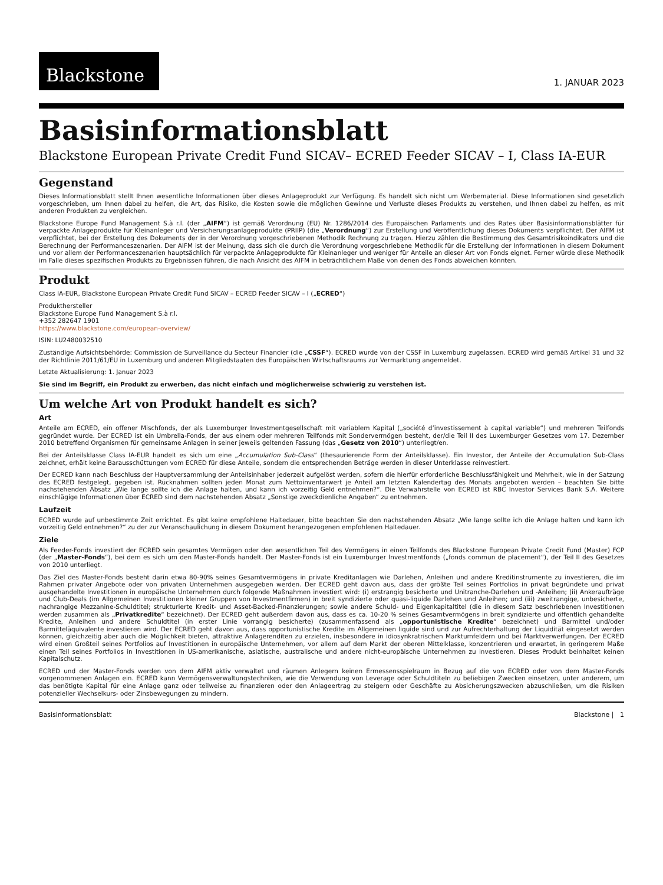Blackstone
1. JANUAR 2023
Basisinformationsblatt
Blackstone European Private Credit Fund SICAV– ECRED Feeder SICAV – I, Class IA-EUR
Gegenstand
Dieses Informationsblatt stellt Ihnen wesentliche Informationen über dieses Anlageprodukt zur Verfügung. Es handelt sich nicht um Werbematerial. Diese Informationen sind gesetzlich vorgeschrieben, um Ihnen dabei zu helfen, die Art, das Risiko, die Kosten sowie die möglichen Gewinne und Verluste dieses Produkts zu verstehen, und Ihnen dabei zu helfen, es mit anderen Produkten zu vergleichen.
Blackstone Europe Fund Management S.à r.l. (der „AIFM“) ist gemäß Verordnung (EU) Nr. 1286/2014 des Europäischen Parlaments und des Rates über Basisinformationsblätter für verpackte Anlageprodukte für Kleinanleger und Versicherungsanlageprodukte (PRIIP) (die „Verordnung“) zur Erstellung und Veröffentlichung dieses Dokuments verpflichtet. Der AIFM ist verpflichtet, bei der Erstellung des Dokuments der in der Verordnung vorgeschriebenen Methodik Rechnung zu tragen. Hierzu zählen die Bestimmung des Gesamtrisikoindikators und die Berechnung der Performanceszenarien. Der AIFM ist der Meinung, dass sich die durch die Verordnung vorgeschriebene Methodik für die Erstellung der Informationen in diesem Dokument und vor allem der Performanceszenarien hauptsächlich für verpackte Anlageprodukte für Kleinanleger und weniger für Anteile an dieser Art von Fonds eignet. Ferner würde diese Methodik im Falle dieses spezifischen Produkts zu Ergebnissen führen, die nach Ansicht des AIFM in beträchtlichem Maße von denen des Fonds abweichen könnten.
Produkt
Class IA-EUR, Blackstone European Private Credit Fund SICAV – ECRED Feeder SICAV – I („ECRED“)
Produkthersteller
Blackstone Europe Fund Management S.à r.l.
+352 282647 1901
https://www.blackstone.com/european-overview/
ISIN: LU2480032510
Zuständige Aufsichtsbehörde: Commission de Surveillance du Secteur Financier (die „CSSF“). ECRED wurde von der CSSF in Luxemburg zugelassen. ECRED wird gemäß Artikel 31 und 32 der Richtlinie 2011/61/EU in Luxemburg und anderen Mitgliedstaaten des Europäischen Wirtschaftsraums zur Vermarktung angemeldet.
Letzte Aktualisierung: 1. Januar 2023
Sie sind im Begriff, ein Produkt zu erwerben, das nicht einfach und möglicherweise schwierig zu verstehen ist.
Um welche Art von Produkt handelt es sich?
Art
Anteile am ECRED, ein offener Mischfonds, der als Luxemburger Investmentgesellschaft mit variablem Kapital („société d’investissement à capital variable“) und mehreren Teilfonds gegründet wurde. Der ECRED ist ein Umbrella-Fonds, der aus einem oder mehreren Teilfonds mit Sondervermögen besteht, der/die Teil II des Luxemburger Gesetzes vom 17. Dezember 2010 betreffend Organismen für gemeinsame Anlagen in seiner jeweils geltenden Fassung (das „Gesetz von 2010“) unterliegt/en.
Bei der Anteilsklasse Class IA-EUR handelt es sich um eine „Accumulation Sub-Class“ (thesaurierende Form der Anteilsklasse). Ein Investor, der Anteile der Accumulation Sub-Class zeichnet, erhält keine Barausschüttungen vom ECRED für diese Anteile, sondern die entsprechenden Beträge werden in dieser Unterklasse reinvestiert.
Der ECRED kann nach Beschluss der Hauptversammlung der Anteilsinhaber jederzeit aufgelöst werden, sofern die hierfür erforderliche Beschlussfähigkeit und Mehrheit, wie in der Satzung des ECRED festgelegt, gegeben ist. Rücknahmen sollten jeden Monat zum Nettoinventarwert je Anteil am letzten Kalendertag des Monats angeboten werden – beachten Sie bitte nachstehenden Absatz „Wie lange sollte ich die Anlage halten, und kann ich vorzeitig Geld entnehmen?“. Die Verwahrstelle von ECRED ist RBC Investor Services Bank S.A. Weitere einschlägige Informationen über ECRED sind dem nachstehenden Absatz „Sonstige zweckdienliche Angaben“ zu entnehmen.
Laufzeit
ECRED wurde auf unbestimmte Zeit errichtet. Es gibt keine empfohlene Haltedauer, bitte beachten Sie den nachstehenden Absatz „Wie lange sollte ich die Anlage halten und kann ich vorzeitig Geld entnehmen?“ zu der zur Veranschaulichung in diesem Dokument herangezogenen empfohlenen Haltedauer.
Ziele
Als Feeder-Fonds investiert der ECRED sein gesamtes Vermögen oder den wesentlichen Teil des Vermögens in einen Teilfonds des Blackstone European Private Credit Fund (Master) FCP (der „Master-Fonds“), bei dem es sich um den Master-Fonds handelt. Der Master-Fonds ist ein Luxemburger Investmentfonds („fonds commun de placement“), der Teil II des Gesetzes von 2010 unterliegt.
Das Ziel des Master-Fonds besteht darin etwa 80-90% seines Gesamtvermögens in private Kreditanlagen wie Darlehen, Anleihen und andere Kreditinstrumente zu investieren, die im Rahmen privater Angebote oder von privaten Unternehmen ausgegeben werden. Der ECRED geht davon aus, dass der größte Teil seines Portfolios in privat begründete und privat ausgehandelte Investitionen in europäische Unternehmen durch folgende Maßnahmen investiert wird: (i) erstrangig besicherte und Unitranche-Darlehen und -Anleihen; (ii) Ankeraufträge und Club-Deals (im Allgemeinen Investitionen kleiner Gruppen von Investmentfirmen) in breit syndizierte oder quasi-liquide Darlehen und Anleihen; und (iii) zweitrangige, unbesicherte, nachrangige Mezzanine-Schuldtitel; strukturierte Kredit- und Asset-Backed-Finanzierungen; sowie andere Schuld- und Eigenkapitaltitel (die in diesem Satz beschriebenen Investitionen werden zusammen als „Privatkredite“ bezeichnet). Der ECRED geht außerdem davon aus, dass es ca. 10-20 % seines Gesamtvermögens in breit syndizierte und öffentlich gehandelte Kredite, Anleihen und andere Schuldtitel (in erster Linie vorrangig besicherte) (zusammenfassend als „opportunistische Kredite“ bezeichnet) und Barmittel und/oder Barmitteläquivalente investieren wird. Der ECRED geht davon aus, dass opportunistische Kredite im Allgemeinen liquide sind und zur Aufrechterhaltung der Liquidität eingesetzt werden können, gleichzeitig aber auch die Möglichkeit bieten, attraktive Anlagerenditen zu erzielen, insbesondere in idiosynkratrischen Marktumfeldern und bei Marktverwerfungen. Der ECRED wird einen Großteil seines Portfolios auf Investitionen in europäische Unternehmen, vor allem auf dem Markt der oberen Mittelklasse, konzentrieren und erwartet, in geringerem Maße einen Teil seines Portfolios in Investitionen in US-amerikanische, asiatische, australische und andere nicht-europäische Unternehmen zu investieren. Dieses Produkt beinhaltet keinen Kapitalschutz.
ECRED und der Master-Fonds werden von dem AIFM aktiv verwaltet und räumen Anlegern keinen Ermessensspielraum in Bezug auf die von ECRED oder von dem Master-Fonds vorgenommenen Anlagen ein. ECRED kann Vermögensverwaltungstechniken, wie die Verwendung von Leverage oder Schuldtiteln zu beliebigen Zwecken einsetzen, unter anderem, um das benötigte Kapital für eine Anlage ganz oder teilweise zu finanzieren oder den Anlageertrag zu steigern oder Geschäfte zu Absicherungszwecken abzuschließen, um die Risiken potenzieller Wechselkurs- oder Zinsbewegungen zu mindern.
Basisinformationsblatt Blackstone | 1